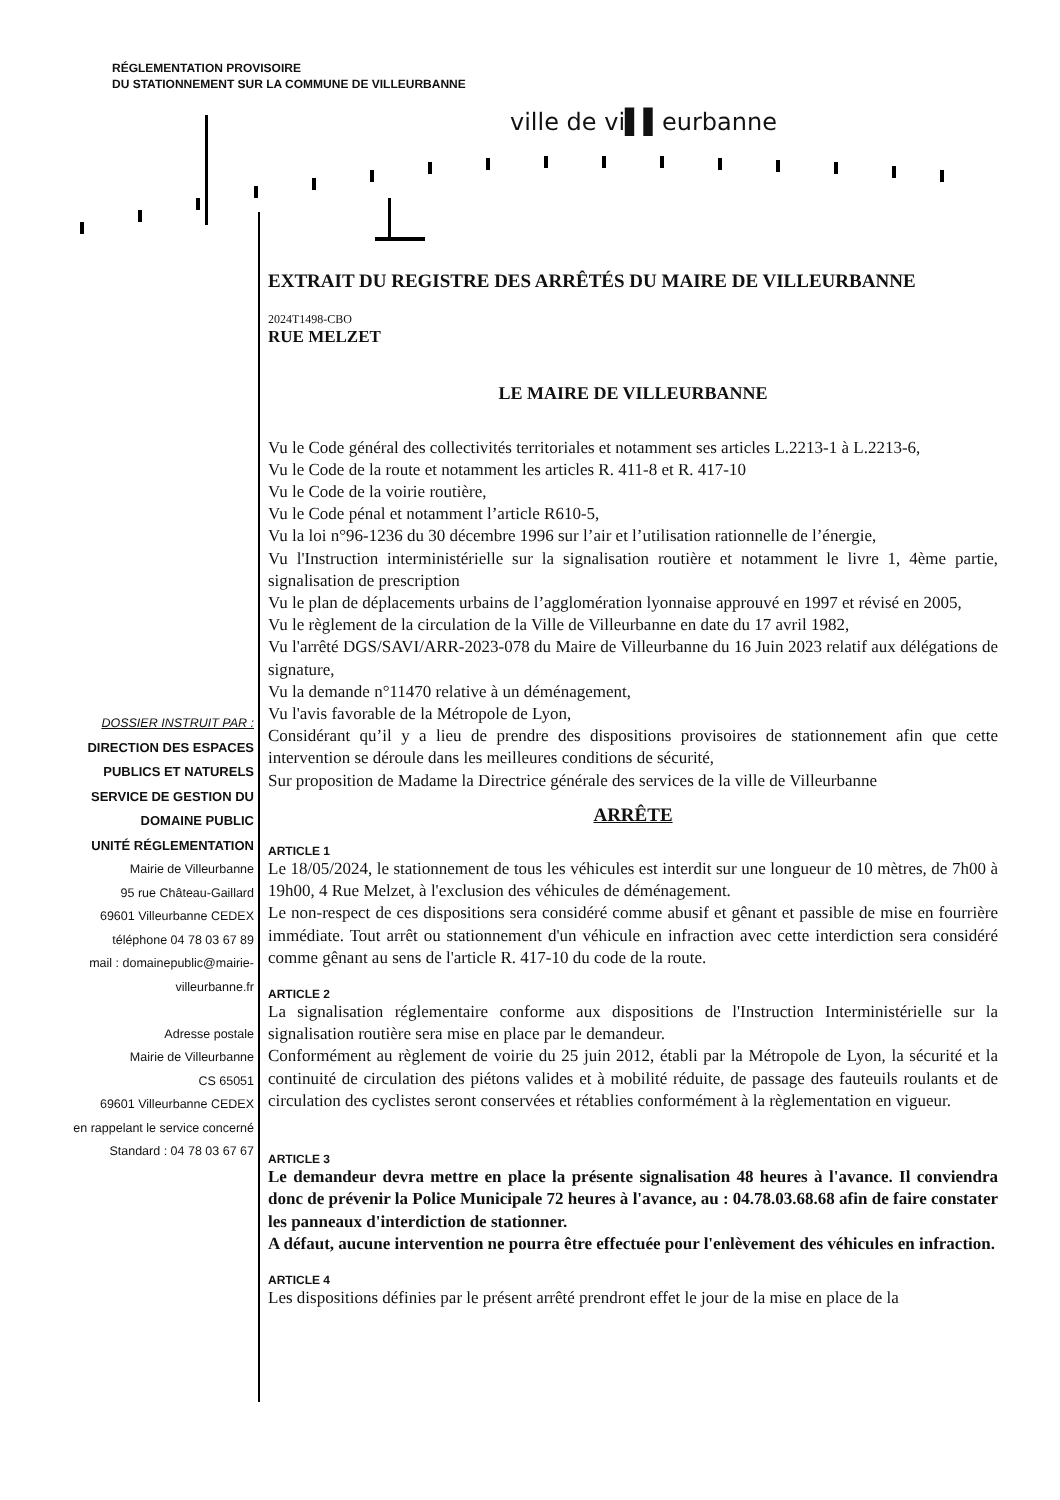RÉGLEMENTATION PROVISOIRE
DU STATIONNEMENT SUR LA COMMUNE DE VILLEURBANNE
ville de vi▌▌eurbanne
DOSSIER INSTRUIT PAR :
DIRECTION DES ESPACES
PUBLICS ET NATURELS
SERVICE DE GESTION DU
DOMAINE PUBLIC
UNITÉ RÉGLEMENTATION
Mairie de Villeurbanne
95 rue Château-Gaillard
69601 Villeurbanne CEDEX
téléphone 04 78 03 67 89
mail : domainepublic@mairie-
villeurbanne.fr
Adresse postale
Mairie de Villeurbanne
CS 65051
69601 Villeurbanne CEDEX
en rappelant le service concerné
Standard : 04 78 03 67 67
EXTRAIT DU REGISTRE DES ARRÊTÉS DU MAIRE DE VILLEURBANNE
2024T1498-CBO
RUE MELZET
LE MAIRE DE VILLEURBANNE
Vu le Code général des collectivités territoriales et notamment ses articles L.2213-1 à L.2213-6,
Vu le Code de la route et notamment les articles R. 411-8 et R. 417-10
Vu le Code de la voirie routière,
Vu le Code pénal et notamment l’article R610-5,
Vu la loi n°96-1236 du 30 décembre 1996 sur l’air et l’utilisation rationnelle de l’énergie,
Vu l'Instruction interministérielle sur la signalisation routière et notamment le livre 1, 4ème partie, signalisation de prescription
Vu le plan de déplacements urbains de l’agglomération lyonnaise approuvé en 1997 et révisé en 2005,
Vu le règlement de la circulation de la Ville de Villeurbanne en date du 17 avril 1982,
Vu l'arrêté DGS/SAVI/ARR-2023-078 du Maire de Villeurbanne du 16 Juin 2023 relatif aux délégations de signature,
Vu la demande n°11470 relative à un déménagement,
Vu l'avis favorable de la Métropole de Lyon,
Considérant qu’il y a lieu de prendre des dispositions provisoires de stationnement afin que cette intervention se déroule dans les meilleures conditions de sécurité,
Sur proposition de Madame la Directrice générale des services de la ville de Villeurbanne
ARRÊTE
ARTICLE 1
Le 18/05/2024, le stationnement de tous les véhicules est interdit sur une longueur de 10 mètres, de 7h00 à 19h00, 4 Rue Melzet, à l'exclusion des véhicules de déménagement.
Le non-respect de ces dispositions sera considéré comme abusif et gênant et passible de mise en fourrière immédiate. Tout arrêt ou stationnement d'un véhicule en infraction avec cette interdiction sera considéré comme gênant au sens de l'article R. 417-10 du code de la route.
ARTICLE 2
La signalisation réglementaire conforme aux dispositions de l'Instruction Interministérielle sur la signalisation routière sera mise en place par le demandeur.
Conformément au règlement de voirie du 25 juin 2012, établi par la Métropole de Lyon, la sécurité et la continuité de circulation des piétons valides et à mobilité réduite, de passage des fauteuils roulants et de circulation des cyclistes seront conservées et rétablies conformément à la règlementation en vigueur.
ARTICLE 3
Le demandeur devra mettre en place la présente signalisation 48 heures à l'avance. Il conviendra donc de prévenir la Police Municipale 72 heures à l'avance, au : 04.78.03.68.68 afin de faire constater les panneaux d'interdiction de stationner.
A défaut, aucune intervention ne pourra être effectuée pour l'enlèvement des véhicules en infraction.
ARTICLE 4
Les dispositions définies par le présent arrêté prendront effet le jour de la mise en place de la